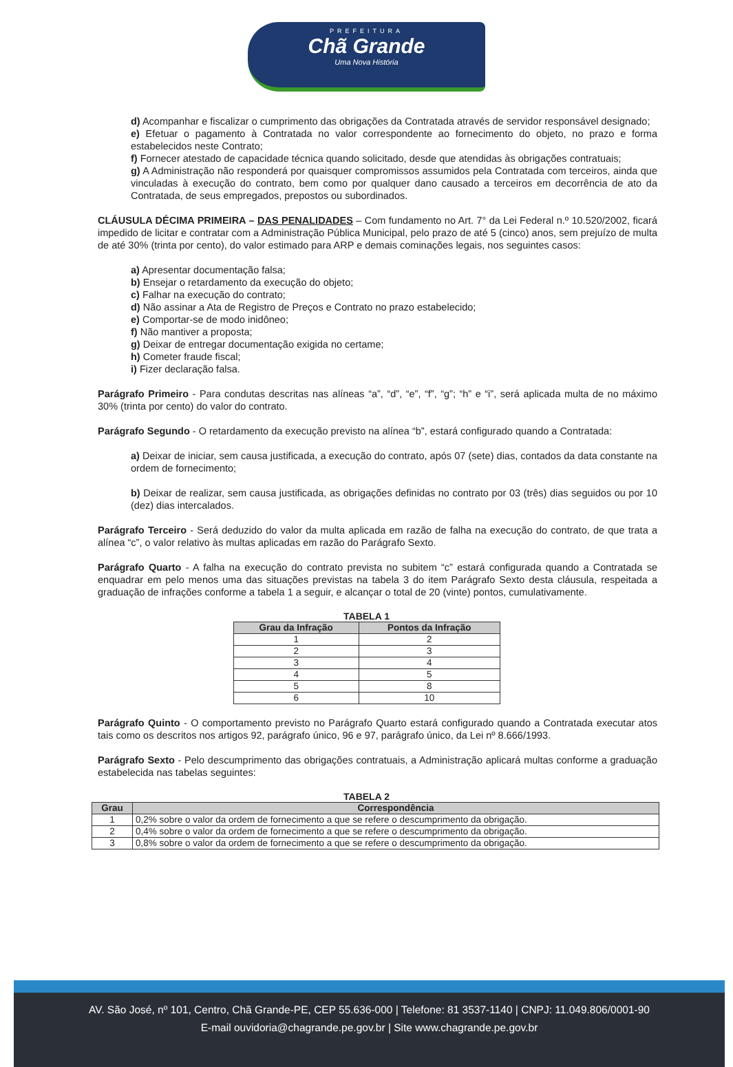PREFEITURA
Chã Grande
Uma Nova História
d) Acompanhar e fiscalizar o cumprimento das obrigações da Contratada através de servidor responsável designado;
e) Efetuar o pagamento à Contratada no valor correspondente ao fornecimento do objeto, no prazo e forma estabelecidos neste Contrato;
f) Fornecer atestado de capacidade técnica quando solicitado, desde que atendidas às obrigações contratuais;
g) A Administração não responderá por quaisquer compromissos assumidos pela Contratada com terceiros, ainda que vinculadas à execução do contrato, bem como por qualquer dano causado a terceiros em decorrência de ato da Contratada, de seus empregados, prepostos ou subordinados.
CLÁUSULA DÉCIMA PRIMEIRA – DAS PENALIDADES – Com fundamento no Art. 7° da Lei Federal n.º 10.520/2002, ficará impedido de licitar e contratar com a Administração Pública Municipal, pelo prazo de até 5 (cinco) anos, sem prejuízo de multa de até 30% (trinta por cento), do valor estimado para ARP e demais cominações legais, nos seguintes casos:
a) Apresentar documentação falsa;
b) Ensejar o retardamento da execução do objeto;
c) Falhar na execução do contrato;
d) Não assinar a Ata de Registro de Preços e Contrato no prazo estabelecido;
e) Comportar-se de modo inidôneo;
f) Não mantiver a proposta;
g) Deixar de entregar documentação exigida no certame;
h) Cometer fraude fiscal;
i) Fizer declaração falsa.
Parágrafo Primeiro - Para condutas descritas nas alíneas “a”, “d”, “e”, “f”, “g”; “h” e “i”, será aplicada multa de no máximo 30% (trinta por cento) do valor do contrato.
Parágrafo Segundo - O retardamento da execução previsto na alínea “b”, estará configurado quando a Contratada:
a) Deixar de iniciar, sem causa justificada, a execução do contrato, após 07 (sete) dias, contados da data constante na ordem de fornecimento;
b) Deixar de realizar, sem causa justificada, as obrigações definidas no contrato por 03 (três) dias seguidos ou por 10 (dez) dias intercalados.
Parágrafo Terceiro - Será deduzido do valor da multa aplicada em razão de falha na execução do contrato, de que trata a alínea “c”, o valor relativo às multas aplicadas em razão do Parágrafo Sexto.
Parágrafo Quarto - A falha na execução do contrato prevista no subitem “c” estará configurada quando a Contratada se enquadrar em pelo menos uma das situações previstas na tabela 3 do item Parágrafo Sexto desta cláusula, respeitada a graduação de infrações conforme a tabela 1 a seguir, e alcançar o total de 20 (vinte) pontos, cumulativamente.
TABELA 1
| Grau da Infração | Pontos da Infração |
| --- | --- |
| 1 | 2 |
| 2 | 3 |
| 3 | 4 |
| 4 | 5 |
| 5 | 8 |
| 6 | 10 |
Parágrafo Quinto - O comportamento previsto no Parágrafo Quarto estará configurado quando a Contratada executar atos tais como os descritos nos artigos 92, parágrafo único, 96 e 97, parágrafo único, da Lei nº 8.666/1993.
Parágrafo Sexto - Pelo descumprimento das obrigações contratuais, a Administração aplicará multas conforme a graduação estabelecida nas tabelas seguintes:
TABELA 2
| Grau | Correspondência |
| --- | --- |
| 1 | 0,2% sobre o valor da ordem de fornecimento a que se refere o descumprimento da obrigação. |
| 2 | 0,4% sobre o valor da ordem de fornecimento a que se refere o descumprimento da obrigação. |
| 3 | 0,8% sobre o valor da ordem de fornecimento a que se refere o descumprimento da obrigação. |
AV. São José, nº 101, Centro, Chã Grande-PE, CEP 55.636-000 | Telefone: 81 3537-1140 | CNPJ: 11.049.806/0001-90
E-mail ouvidoria@chagrande.pe.gov.br | Site www.chagrande.pe.gov.br